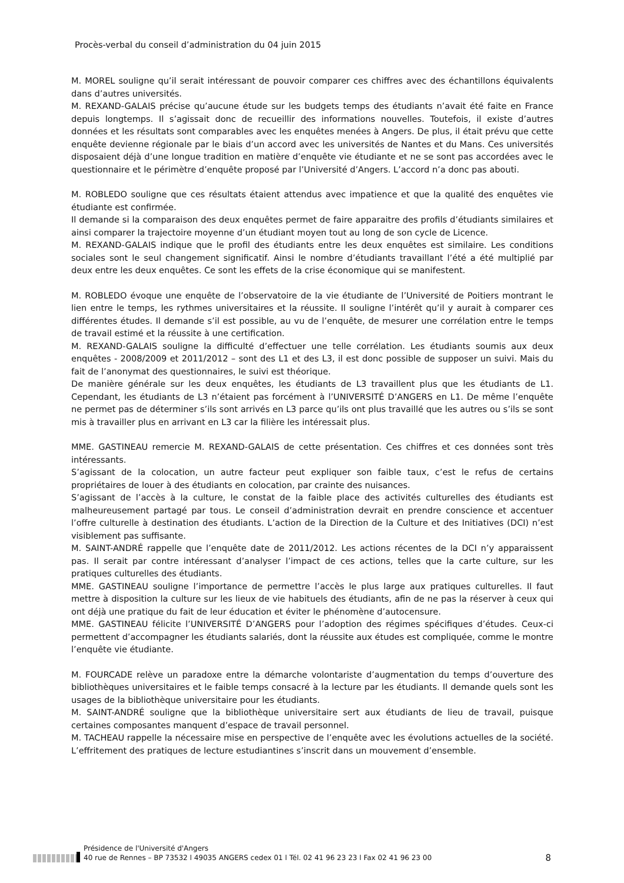Procès-verbal du conseil d’administration du 04 juin 2015
M. MOREL souligne qu’il serait intéressant de pouvoir comparer ces chiffres avec des échantillons équivalents dans d’autres universités.
M. REXAND-GALAIS précise qu’aucune étude sur les budgets temps des étudiants n’avait été faite en France depuis longtemps. Il s’agissait donc de recueillir des informations nouvelles. Toutefois, il existe d’autres données et les résultats sont comparables avec les enquêtes menées à Angers. De plus, il était prévu que cette enquête devienne régionale par le biais d’un accord avec les universités de Nantes et du Mans. Ces universités disposaient déjà d’une longue tradition en matière d’enquête vie étudiante et ne se sont pas accordées avec le questionnaire et le périmètre d’enquête proposé par l’Université d’Angers. L’accord n’a donc pas abouti.
M. ROBLEDO souligne que ces résultats étaient attendus avec impatience et que la qualité des enquêtes vie étudiante est confirmée.
Il demande si la comparaison des deux enquêtes permet de faire apparaitre des profils d’étudiants similaires et ainsi comparer la trajectoire moyenne d’un étudiant moyen tout au long de son cycle de Licence.
M. REXAND-GALAIS indique que le profil des étudiants entre les deux enquêtes est similaire. Les conditions sociales sont le seul changement significatif. Ainsi le nombre d’étudiants travaillant l’été a été multiplié par deux entre les deux enquêtes. Ce sont les effets de la crise économique qui se manifestent.
M. ROBLEDO évoque une enquête de l’observatoire de la vie étudiante de l’Université de Poitiers montrant le lien entre le temps, les rythmes universitaires et la réussite. Il souligne l’intérêt qu’il y aurait à comparer ces différentes études. Il demande s’il est possible, au vu de l’enquête, de mesurer une corrélation entre le temps de travail estimé et la réussite à une certification.
M. REXAND-GALAIS souligne la difficulté d’effectuer une telle corrélation. Les étudiants soumis aux deux enquêtes - 2008/2009 et 2011/2012 – sont des L1 et des L3, il est donc possible de supposer un suivi. Mais du fait de l’anonymat des questionnaires, le suivi est théorique.
De manière générale sur les deux enquêtes, les étudiants de L3 travaillent plus que les étudiants de L1. Cependant, les étudiants de L3 n’étaient pas forcément à l’UNIVERSITÉ D’ANGERS en L1. De même l’enquête ne permet pas de déterminer s’ils sont arrivés en L3 parce qu’ils ont plus travaillé que les autres ou s’ils se sont mis à travailler plus en arrivant en L3 car la filière les intéressait plus.
MME. GASTINEAU remercie M. REXAND-GALAIS de cette présentation. Ces chiffres et ces données sont très intéressants.
S’agissant de la colocation, un autre facteur peut expliquer son faible taux, c’est le refus de certains propriétaires de louer à des étudiants en colocation, par crainte des nuisances.
S’agissant de l’accès à la culture, le constat de la faible place des activités culturelles des étudiants est malheureusement partagé par tous. Le conseil d’administration devrait en prendre conscience et accentuer l’offre culturelle à destination des étudiants. L’action de la Direction de la Culture et des Initiatives (DCI) n’est visiblement pas suffisante.
M. SAINT-ANDRÉ rappelle que l’enquête date de 2011/2012. Les actions récentes de la DCI n’y apparaissent pas. Il serait par contre intéressant d’analyser l’impact de ces actions, telles que la carte culture, sur les pratiques culturelles des étudiants.
MME. GASTINEAU souligne l’importance de permettre l’accès le plus large aux pratiques culturelles. Il faut mettre à disposition la culture sur les lieux de vie habituels des étudiants, afin de ne pas la réserver à ceux qui ont déjà une pratique du fait de leur éducation et éviter le phénomène d’autocensure.
MME. GASTINEAU félicite l’UNIVERSITÉ D’ANGERS pour l’adoption des régimes spécifiques d’études. Ceux-ci permettent d’accompagner les étudiants salariés, dont la réussite aux études est compliquée, comme le montre l’enquête vie étudiante.
M. FOURCADE relève un paradoxe entre la démarche volontariste d’augmentation du temps d’ouverture des bibliothèques universitaires et le faible temps consacré à la lecture par les étudiants. Il demande quels sont les usages de la bibliothèque universitaire pour les étudiants.
M. SAINT-ANDRÉ souligne que la bibliothèque universitaire sert aux étudiants de lieu de travail, puisque certaines composantes manquent d’espace de travail personnel.
M. TACHEAU rappelle la nécessaire mise en perspective de l’enquête avec les évolutions actuelles de la société. L’effritement des pratiques de lecture estudiantines s’inscrit dans un mouvement d’ensemble.
Présidence de l'Université d'Angers
40 rue de Rennes – BP 73532 l 49035 ANGERS cedex 01 l Tél. 02 41 96 23 23 l Fax 02 41 96 23 00
8